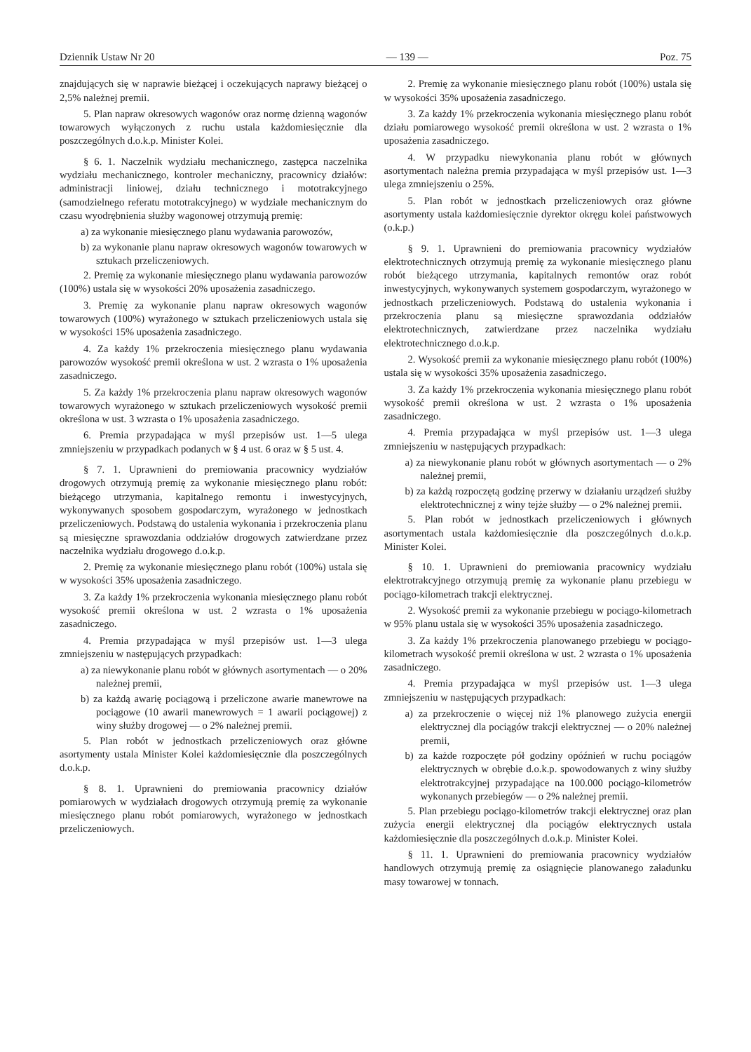Dziennik Ustaw Nr 20 — 139 — Poz. 75
znajdujących się w naprawie bieżącej i oczekujących naprawy bieżącej o 2,5% należnej premii.
5. Plan napraw okresowych wagonów oraz normę dzienną wagonów towarowych wyłączonych z ruchu ustala każdomiesięcznie dla poszczególnych d.o.k.p. Minister Kolei.
§ 6. 1. Naczelnik wydziału mechanicznego, zastępca naczelnika wydziału mechanicznego, kontroler mechaniczny, pracownicy działów: administracji liniowej, działu technicznego i mototrakcyjnego (samodzielnego referatu mototrakcyjnego) w wydziale mechanicznym do czasu wyodrębnienia służby wagonowej otrzymują premię:
a) za wykonanie miesięcznego planu wydawania parowozów,
b) za wykonanie planu napraw okresowych wagonów towarowych w sztukach przeliczeniowych.
2. Premię za wykonanie miesięcznego planu wydawania parowozów (100%) ustala się w wysokości 20% uposażenia zasadniczego.
3. Premię za wykonanie planu napraw okresowych wagonów towarowych (100%) wyrażonego w sztukach przeliczeniowych ustala się w wysokości 15% uposażenia zasadniczego.
4. Za każdy 1% przekroczenia miesięcznego planu wydawania parowozów wysokość premii określona w ust. 2 wzrasta o 1% uposażenia zasadniczego.
5. Za każdy 1% przekroczenia planu napraw okresowych wagonów towarowych wyrażonego w sztukach przeliczeniowych wysokość premii określona w ust. 3 wzrasta o 1% uposażenia zasadniczego.
6. Premia przypadająca w myśl przepisów ust. 1—5 ulega zmniejszeniu w przypadkach podanych w § 4 ust. 6 oraz w § 5 ust. 4.
§ 7. 1. Uprawnieni do premiowania pracownicy wydziałów drogowych otrzymują premię za wykonanie miesięcznego planu robót: bieżącego utrzymania, kapitalnego remontu i inwestycyjnych, wykonywanych sposobem gospodarczym, wyrażonego w jednostkach przeliczeniowych. Podstawą do ustalenia wykonania i przekroczenia planu są miesięczne sprawozdania oddziałów drogowych zatwierdzane przez naczelnika wydziału drogowego d.o.k.p.
2. Premię za wykonanie miesięcznego planu robót (100%) ustala się w wysokości 35% uposażenia zasadniczego.
3. Za każdy 1% przekroczenia wykonania miesięcznego planu robót wysokość premii określona w ust. 2 wzrasta o 1% uposażenia zasadniczego.
4. Premia przypadająca w myśl przepisów ust. 1—3 ulega zmniejszeniu w następujących przypadkach:
a) za niewykonanie planu robót w głównych asortymentach — o 20% należnej premii,
b) za każdą awarię pociągową i przeliczone awarie manewrowe na pociągowe (10 awarii manewrowych = 1 awarii pociągowej) z winy służby drogowej — o 2% należnej premii.
5. Plan robót w jednostkach przeliczeniowych oraz główne asortymenty ustala Minister Kolei każdomiesięcznie dla poszczególnych d.o.k.p.
§ 8. 1. Uprawnieni do premiowania pracownicy działów pomiarowych w wydziałach drogowych otrzymują premię za wykonanie miesięcznego planu robót pomiarowych, wyrażonego w jednostkach przeliczeniowych.
2. Premię za wykonanie miesięcznego planu robót (100%) ustala się w wysokości 35% uposażenia zasadniczego.
3. Za każdy 1% przekroczenia wykonania miesięcznego planu robót działu pomiarowego wysokość premii określona w ust. 2 wzrasta o 1% uposażenia zasadniczego.
4. W przypadku niewykonania planu robót w głównych asortymentach należna premia przypadająca w myśl przepisów ust. 1—3 ulega zmniejszeniu o 25%.
5. Plan robót w jednostkach przeliczeniowych oraz główne asortymenty ustala każdomiesięcznie dyrektor okręgu kolei państwowych (o.k.p.)
§ 9. 1. Uprawnieni do premiowania pracownicy wydziałów elektrotechnicznych otrzymują premię za wykonanie miesięcznego planu robót bieżącego utrzymania, kapitalnych remontów oraz robót inwestycyjnych, wykonywanych systemem gospodarczym, wyrażonego w jednostkach przeliczeniowych. Podstawą do ustalenia wykonania i przekroczenia planu są miesięczne sprawozdania oddziałów elektrotechnicznych, zatwierdzane przez naczelnika wydziału elektrotechnicznego d.o.k.p.
2. Wysokość premii za wykonanie miesięcznego planu robót (100%) ustala się w wysokości 35% uposażenia zasadniczego.
3. Za każdy 1% przekroczenia wykonania miesięcznego planu robót wysokość premii określona w ust. 2 wzrasta o 1% uposażenia zasadniczego.
4. Premia przypadająca w myśl przepisów ust. 1—3 ulega zmniejszeniu w następujących przypadkach:
a) za niewykonanie planu robót w głównych asortymentach — o 2% należnej premii,
b) za każdą rozpoczętą godzinę przerwy w działaniu urządzeń służby elektrotechnicznej z winy tejże służby — o 2% należnej premii.
5. Plan robót w jednostkach przeliczeniowych i głównych asortymentach ustala każdomiesięcznie dla poszczególnych d.o.k.p. Minister Kolei.
§ 10. 1. Uprawnieni do premiowania pracownicy wydziału elektrotrakcyjnego otrzymują premię za wykonanie planu przebiegu w pociągo-kilometrach trakcji elektrycznej.
2. Wysokość premii za wykonanie przebiegu w pociągo-kilometrach w 95% planu ustala się w wysokości 35% uposażenia zasadniczego.
3. Za każdy 1% przekroczenia planowanego przebiegu w pociągo-kilometrach wysokość premii określona w ust. 2 wzrasta o 1% uposażenia zasadniczego.
4. Premia przypadająca w myśl przepisów ust. 1—3 ulega zmniejszeniu w następujących przypadkach:
a) za przekroczenie o więcej niż 1% planowego zużycia energii elektrycznej dla pociągów trakcji elektrycznej — o 20% należnej premii,
b) za każde rozpoczęte pół godziny opóźnień w ruchu pociągów elektrycznych w obrębie d.o.k.p. spowodowanych z winy służby elektrotrakcyjnej przypadające na 100.000 pociągo-kilometrów wykonanych przebiegów — o 2% należnej premii.
5. Plan przebiegu pociągo-kilometrów trakcji elektrycznej oraz plan zużycia energii elektrycznej dla pociągów elektrycznych ustala każdomiesięcznie dla poszczególnych d.o.k.p. Minister Kolei.
§ 11. 1. Uprawnieni do premiowania pracownicy wydziałów handlowych otrzymują premię za osiągnięcie planowanego załadunku masy towarowej w tonnach.